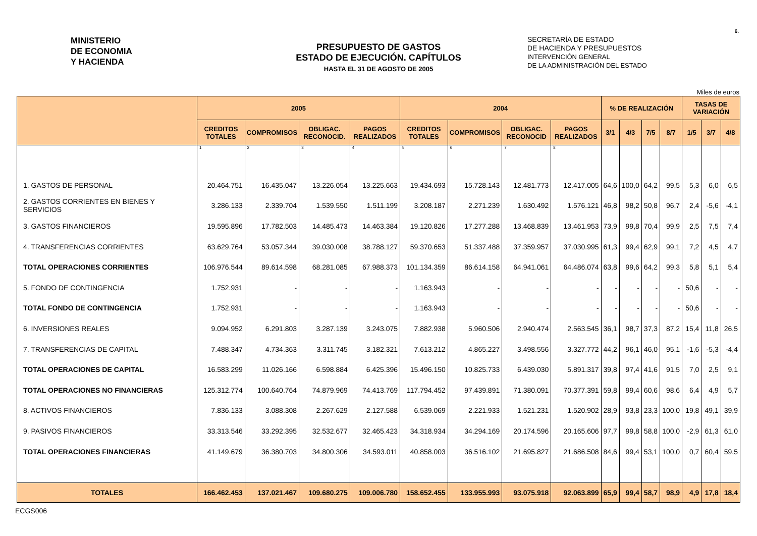6.
MINISTERIO
DE ECONOMIA
Y HACIENDA
PRESUPUESTO DE GASTOS
ESTADO DE EJECUCIÓN. CAPÍTULOS
HASTA EL 31 DE AGOSTO DE 2005
SECRETARÍA DE ESTADO
DE HACIENDA Y PRESUPUESTOS
INTERVENCIÓN GENERAL
DE LA ADMINISTRACIÓN DEL ESTADO
Miles de euros
| | 2005 | | | | 2004 | | | | % DE REALIZACIÓN | | | | TASAS DE VARIACIÓN | | |
| --- | --- | --- | --- | --- | --- | --- | --- | --- | --- | --- | --- | --- | --- | --- | --- |
| | CREDITOS TOTALES | COMPROMISOS | OBLIGAC. RECONOCID. | PAGOS REALIZADOS | CREDITOS TOTALES | COMPROMISOS | OBLIGAC. RECONOCID | PAGOS REALIZADOS | 3/1 | 4/3 | 7/5 | 8/7 | 1/5 | 3/7 | 4/8 |
| | 1 | 2 | 3 | 4 | 5 | 6 | 7 | 8 | | | | | | | |
| 1. GASTOS DE PERSONAL | 20.464.751 | 16.435.047 | 13.226.054 | 13.225.663 | 19.434.693 | 15.728.143 | 12.481.773 | 12.417.005 | 64,6 | 100,0 | 64,2 | 99,5 | 5,3 | 6,0 | 6,5 |
| 2. GASTOS CORRIENTES EN BIENES Y SERVICIOS | 3.286.133 | 2.339.704 | 1.539.550 | 1.511.199 | 3.208.187 | 2.271.239 | 1.630.492 | 1.576.121 | 46,8 | 98,2 | 50,8 | 96,7 | 2,4 | -5,6 | -4,1 |
| 3. GASTOS FINANCIEROS | 19.595.896 | 17.782.503 | 14.485.473 | 14.463.384 | 19.120.826 | 17.277.288 | 13.468.839 | 13.461.953 | 73,9 | 99,8 | 70,4 | 99,9 | 2,5 | 7,5 | 7,4 |
| 4. TRANSFERENCIAS CORRIENTES | 63.629.764 | 53.057.344 | 39.030.008 | 38.788.127 | 59.370.653 | 51.337.488 | 37.359.957 | 37.030.995 | 61,3 | 99,4 | 62,9 | 99,1 | 7,2 | 4,5 | 4,7 |
| TOTAL OPERACIONES CORRIENTES | 106.976.544 | 89.614.598 | 68.281.085 | 67.988.373 | 101.134.359 | 86.614.158 | 64.941.061 | 64.486.074 | 63,8 | 99,6 | 64,2 | 99,3 | 5,8 | 5,1 | 5,4 |
| 5. FONDO DE CONTINGENCIA | 1.752.931 | - | - | - | 1.163.943 | - | - | - | - | - | - | - | 50,6 | - | - |
| TOTAL FONDO DE CONTINGENCIA | 1.752.931 | - | - | - | 1.163.943 | - | - | - | - | - | - | - | 50,6 | - | - |
| 6. INVERSIONES REALES | 9.094.952 | 6.291.803 | 3.287.139 | 3.243.075 | 7.882.938 | 5.960.506 | 2.940.474 | 2.563.545 | 36,1 | 98,7 | 37,3 | 87,2 | 15,4 | 11,8 | 26,5 |
| 7. TRANSFERENCIAS DE CAPITAL | 7.488.347 | 4.734.363 | 3.311.745 | 3.182.321 | 7.613.212 | 4.865.227 | 3.498.556 | 3.327.772 | 44,2 | 96,1 | 46,0 | 95,1 | -1,6 | -5,3 | -4,4 |
| TOTAL OPERACIONES DE CAPITAL | 16.583.299 | 11.026.166 | 6.598.884 | 6.425.396 | 15.496.150 | 10.825.733 | 6.439.030 | 5.891.317 | 39,8 | 97,4 | 41,6 | 91,5 | 7,0 | 2,5 | 9,1 |
| TOTAL OPERACIONES NO FINANCIERAS | 125.312.774 | 100.640.764 | 74.879.969 | 74.413.769 | 117.794.452 | 97.439.891 | 71.380.091 | 70.377.391 | 59,8 | 99,4 | 60,6 | 98,6 | 6,4 | 4,9 | 5,7 |
| 8. ACTIVOS FINANCIEROS | 7.836.133 | 3.088.308 | 2.267.629 | 2.127.588 | 6.539.069 | 2.221.933 | 1.521.231 | 1.520.902 | 28,9 | 93,8 | 23,3 | 100,0 | 19,8 | 49,1 | 39,9 |
| 9. PASIVOS FINANCIEROS | 33.313.546 | 33.292.395 | 32.532.677 | 32.465.423 | 34.318.934 | 34.294.169 | 20.174.596 | 20.165.606 | 97,7 | 99,8 | 58,8 | 100,0 | -2,9 | 61,3 | 61,0 |
| TOTAL OPERACIONES FINANCIERAS | 41.149.679 | 36.380.703 | 34.800.306 | 34.593.011 | 40.858.003 | 36.516.102 | 21.695.827 | 21.686.508 | 84,6 | 99,4 | 53,1 | 100,0 | 0,7 | 60,4 | 59,5 |
| TOTALES | 166.462.453 | 137.021.467 | 109.680.275 | 109.006.780 | 158.652.455 | 133.955.993 | 93.075.918 | 92.063.899 | 65,9 | 99,4 | 58,7 | 98,9 | 4,9 | 17,8 | 18,4 |
ECGS006